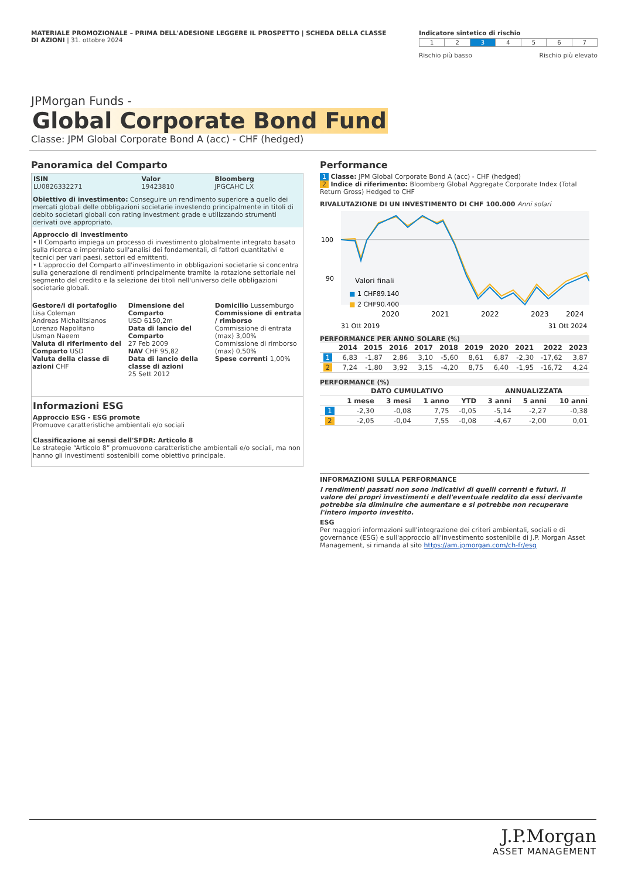MATERIALE PROMOZIONALE – PRIMA DELL'ADESIONE LEGGERE IL PROSPETTO | SCHEDA DELLA CLASSE DI AZIONI | 31. ottobre 2024
Indicatore sintetico di rischio
| 1 | 2 | 3 | 4 | 5 | 6 | 7 |
Rischio più basso Rischio più elevato
JPMorgan Funds -
Global Corporate Bond Fund
Classe: JPM Global Corporate Bond A (acc) - CHF (hedged)
Panoramica del Comparto
| ISIN LU0826332271 | Valor 19423810 | Bloomberg JPGCAHC LX |
Obiettivo di investimento: Conseguire un rendimento superiore a quello dei mercati globali delle obbligazioni societarie investendo principalmente in titoli di debito societari globali con rating investment grade e utilizzando strumenti derivati ove appropriato.
Approccio di investimento
• Il Comparto impiega un processo di investimento globalmente integrato basato sulla ricerca e imperniato sull'analisi dei fondamentali, di fattori quantitativi e tecnici per vari paesi, settori ed emittenti.
• L'approccio del Comparto all'investimento in obbligazioni societarie si concentra sulla generazione di rendimenti principalmente tramite la rotazione settoriale nel segmento del credito e la selezione dei titoli nell'universo delle obbligazioni societarie globali.
| Gestore/i di portafoglio Lisa Coleman Andreas Michalitsianos Lorenzo Napolitano Usman Naeem Valuta di riferimento del Comparto USD Valuta della classe di azioni CHF | Dimensione del Comparto USD 6150,2m Data di lancio del Comparto 27 Feb 2009 NAV CHF 95,82 Data di lancio della classe di azioni 25 Sett 2012 | Domicilio Lussemburgo Commissione di entrata / rimborso Commissione di entrata (max) 3,00% Commissione di rimborso (max) 0,50% Spese correnti 1,00% |
Informazioni ESG
Approccio ESG - ESG promote
Promuove caratteristiche ambientali e/o sociali
Classificazione ai sensi dell'SFDR: Articolo 8
Le strategie “Articolo 8” promuovono caratteristiche ambientali e/o sociali, ma non hanno gli investimenti sostenibili come obiettivo principale.
Performance
1 Classe: JPM Global Corporate Bond A (acc) - CHF (hedged)
2 Indice di riferimento: Bloomberg Global Aggregate Corporate Index (Total Return Gross) Hedged to CHF
RIVALUTAZIONE DI UN INVESTIMENTO DI CHF 100.000 Anni solari
100
90
Valori finali
■ 1 CHF89.140
■ 2 CHF90.400
2020
2021
2022
2023
2024
31 Ott 2019
31 Ott 2024
PERFORMANCE PER ANNO SOLARE (%)
| | 2014 | 2015 | 2016 | 2017 | 2018 | 2019 | 2020 | 2021 | 2022 | 2023 |
| --- | --- | --- | --- | --- | --- | --- | --- | --- | --- | --- |
| 1 | 6,83 | -1,87 | 2,86 | 3,10 | -5,60 | 8,61 | 6,87 | -2,30 | -17,62 | 3,87 |
| 2 | 7,24 | -1,80 | 3,92 | 3,15 | -4,20 | 8,75 | 6,40 | -1,95 | -16,72 | 4,24 |
PERFORMANCE (%)
| | DATO CUMULATIVO | | | | ANNUALIZZATA | | |
| --- | --- | --- | --- | --- | --- | --- | --- |
| | 1 mese | 3 mesi | 1 anno | YTD | 3 anni | 5 anni | 10 anni |
| 1 | -2,30 | -0,08 | 7,75 | -0,05 | -5,14 | -2,27 | -0,38 |
| 2 | -2,05 | -0,04 | 7,55 | -0,08 | -4,67 | -2,00 | 0,01 |
INFORMAZIONI SULLA PERFORMANCE
I rendimenti passati non sono indicativi di quelli correnti e futuri. Il valore dei propri investimenti e dell'eventuale reddito da essi derivante potrebbe sia diminuire che aumentare e si potrebbe non recuperare l'intero importo investito.
ESG
Per maggiori informazioni sull'integrazione dei criteri ambientali, sociali e di governance (ESG) e sull'approccio all'investimento sostenibile di J.P. Morgan Asset Management, si rimanda al sito https://am.jpmorgan.com/ch-fr/esg
J.P.Morgan
ASSET MANAGEMENT